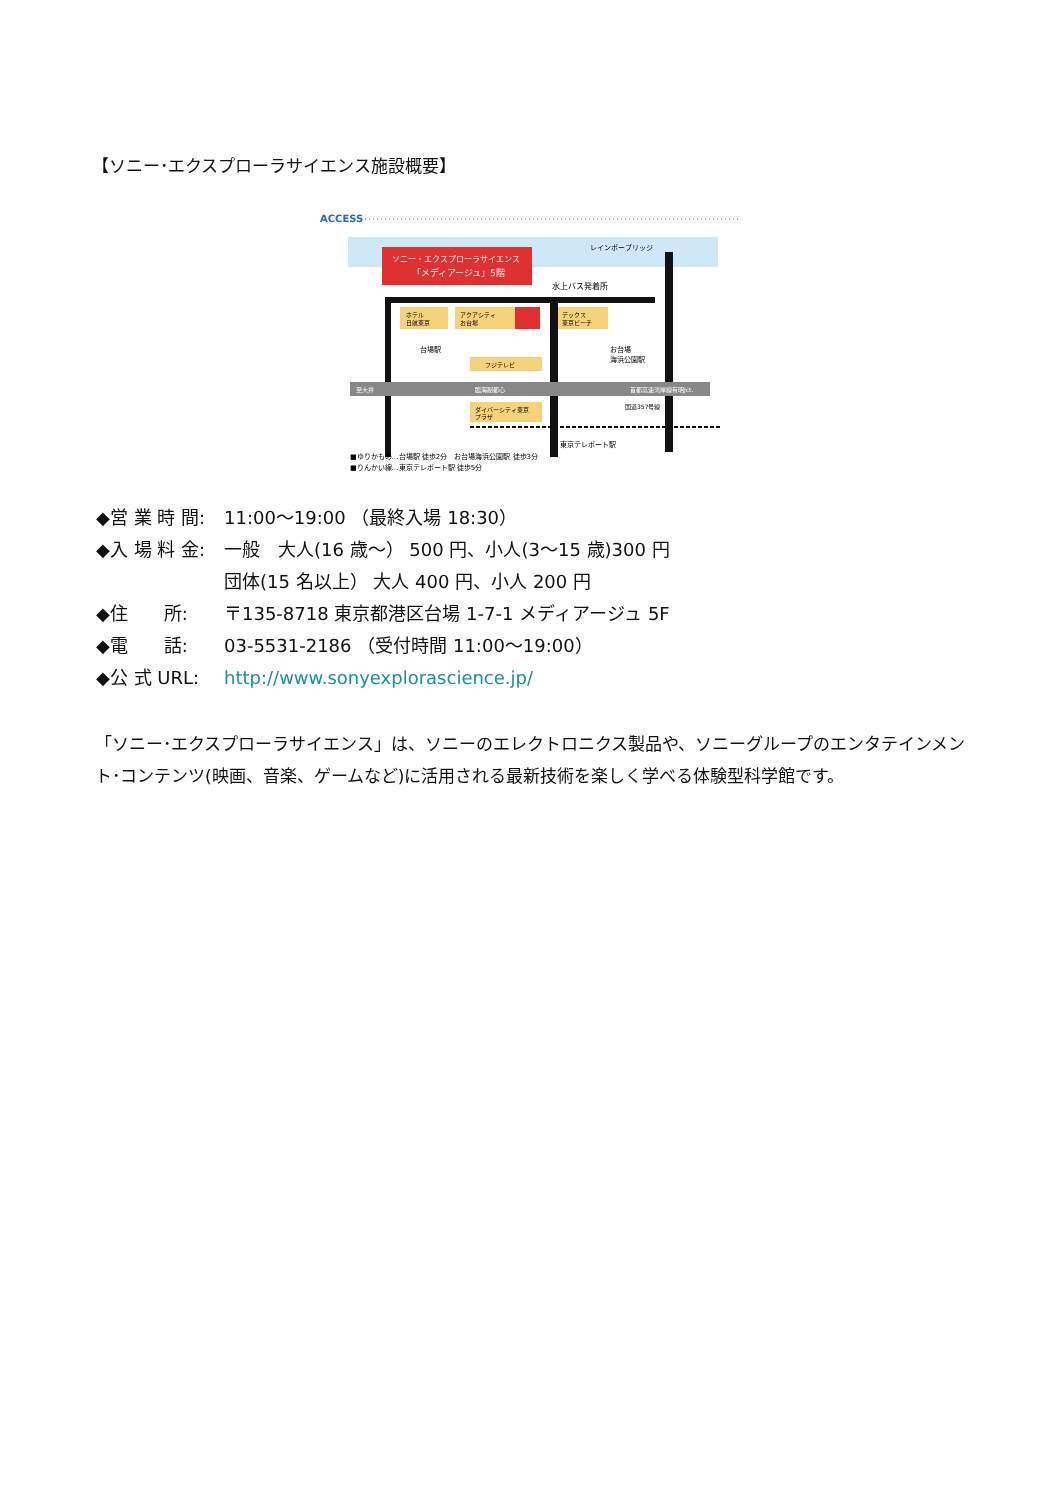【ソニー･エクスプローラサイエンス施設概要】
ACCESS
ソニー・エクスプローラサイエンス
「メディアージュ」5階
レインボーブリッジ
水上バス発着所
ホテル
日航東京
アクアシティ
お台場
デックス
東京ビーチ
フジテレビ
台場駅
お台場
海浜公園駅
至大井
臨海副都心
首都高速湾岸線有明Jct.
国道357号線
ダイバーシティ東京
プラザ
東京テレポート駅
■ゆりかもめ…台場駅 徒歩2分　お台場海浜公園駅 徒歩3分
■りんかい線…東京テレポート駅 徒歩5分
◆営 業 時 間: 11:00～19:00 （最終入場 18:30）
◆入 場 料 金: 一般　大人(16 歳～） 500 円、小人(3～15 歳)300 円
団体(15 名以上） 大人 400 円、小人 200 円
◆住　　所: 〒135-8718 東京都港区台場 1-7-1 メディアージュ 5F
◆電　　話: 03-5531-2186 （受付時間 11:00～19:00）
◆公 式 URL: http://www.sonyexplorascience.jp/
「ソニー･エクスプローラサイエンス」は、ソニーのエレクトロニクス製品や、ソニーグループのエンタテインメント･コンテンツ(映画、音楽、ゲームなど)に活用される最新技術を楽しく学べる体験型科学館です。